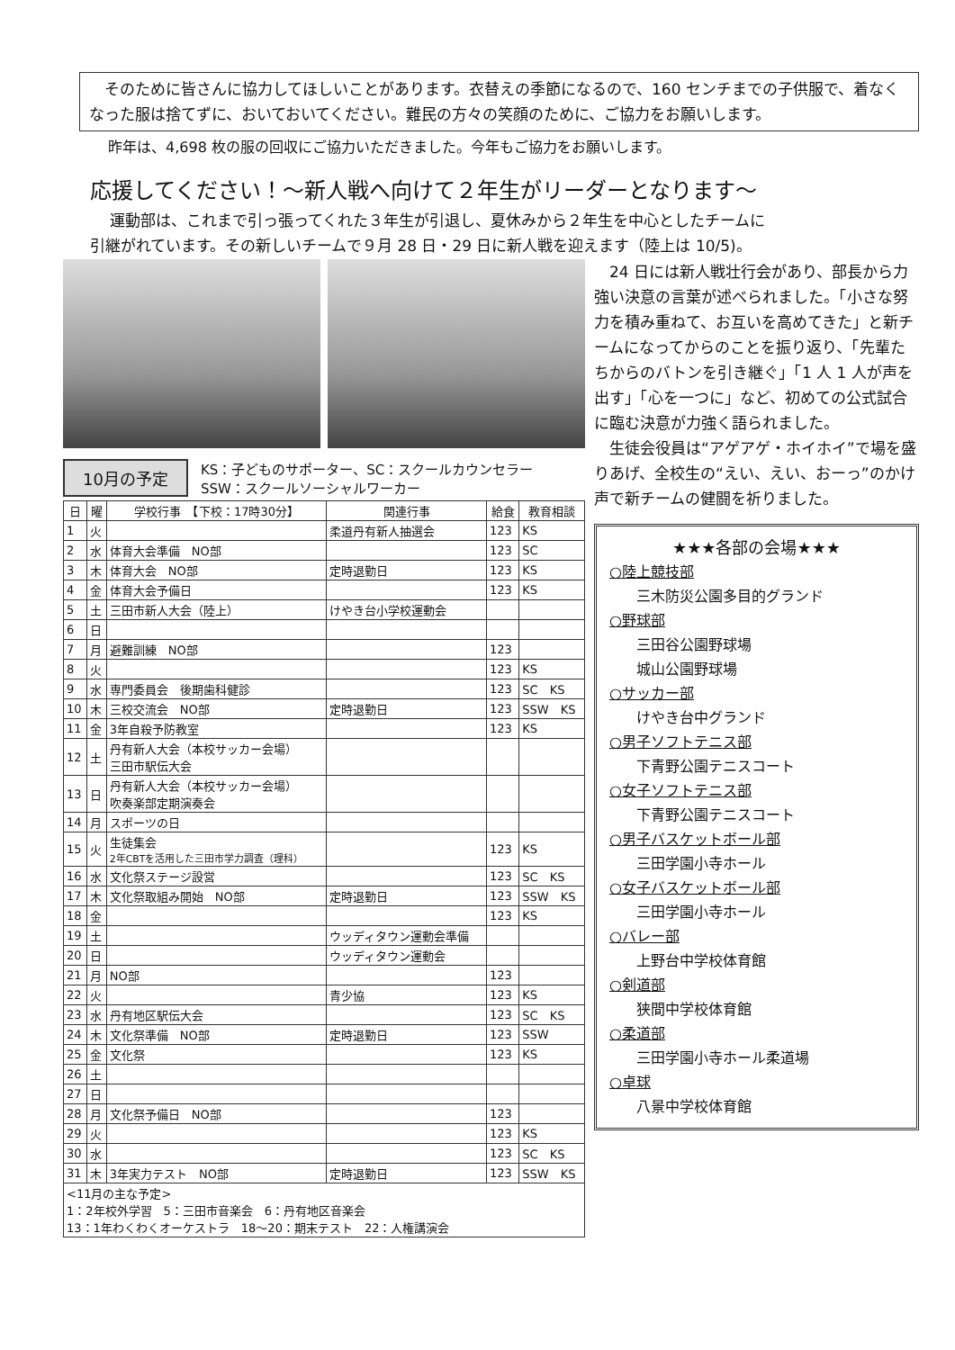そのために皆さんに協力してほしいことがあります。衣替えの季節になるので、160 センチまでの子供服で、着なくなった服は捨てずに、おいておいてください。難民の方々の笑顔のために、ご協力をお願いします。
昨年は、4,698 枚の服の回収にご協力いただきました。今年もご協力をお願いします。
応援してください！～新人戦へ向けて２年生がリーダーとなります～
運動部は、これまで引っ張ってくれた３年生が引退し、夏休みから２年生を中心としたチームに
引継がれています。その新しいチームで９月 28 日・29 日に新人戦を迎えます（陸上は 10/5)。
10月の予定
KS：子どものサポーター、SC：スクールカウンセラー
SSW：スクールソーシャルワーカー
| 日 | 曜 | 学校行事 【下校：17時30分】 | 関連行事 | 給食 | 教育相談 |
| --- | --- | --- | --- | --- | --- |
| 1 | 火 | | 柔道丹有新人抽選会 | 123 | KS |
| 2 | 水 | 体育大会準備 NO部 | | 123 | SC |
| 3 | 木 | 体育大会 NO部 | 定時退勤日 | 123 | KS |
| 4 | 金 | 体育大会予備日 | | 123 | KS |
| 5 | 土 | 三田市新人大会（陸上） | けやき台小学校運動会 | | |
| 6 | 日 | | | | |
| 7 | 月 | 避難訓練 NO部 | | 123 | |
| 8 | 火 | | | 123 | KS |
| 9 | 水 | 専門委員会 後期歯科健診 | | 123 | SC KS |
| 10 | 木 | 三校交流会 NO部 | 定時退勤日 | 123 | SSW KS |
| 11 | 金 | 3年自殺予防教室 | | 123 | KS |
| 12 | 土 | 丹有新人大会（本校サッカー会場） 三田市駅伝大会 | | | |
| 13 | 日 | 丹有新人大会（本校サッカー会場） 吹奏楽部定期演奏会 | | | |
| 14 | 月 | スポーツの日 | | | |
| 15 | 火 | 生徒集会 2年CBTを活用した三田市学力調査（理科） | | 123 | KS |
| 16 | 水 | 文化祭ステージ設営 | | 123 | SC KS |
| 17 | 木 | 文化祭取組み開始 NO部 | 定時退勤日 | 123 | SSW KS |
| 18 | 金 | | | 123 | KS |
| 19 | 土 | | ウッディタウン運動会準備 | | |
| 20 | 日 | | ウッディタウン運動会 | | |
| 21 | 月 | NO部 | | 123 | |
| 22 | 火 | | 青少協 | 123 | KS |
| 23 | 水 | 丹有地区駅伝大会 | | 123 | SC KS |
| 24 | 木 | 文化祭準備 NO部 | 定時退勤日 | 123 | SSW |
| 25 | 金 | 文化祭 | | 123 | KS |
| 26 | 土 | | | | |
| 27 | 日 | | | | |
| 28 | 月 | 文化祭予備日 NO部 | | 123 | |
| 29 | 火 | | | 123 | KS |
| 30 | 水 | | | 123 | SC KS |
| 31 | 木 | 3年実力テスト NO部 | 定時退勤日 | 123 | SSW KS |
| <11月の主な予定> 1：2年校外学習 5：三田市音楽会 6：丹有地区音楽会 13：1年わくわくオーケストラ 18～20：期末テスト 22：人権講演会 | | | | | |
　24 日には新人戦壮行会があり、部長から力強い決意の言葉が述べられました。「小さな努力を積み重ねて、お互いを高めてきた」と新チームになってからのことを振り返り、「先輩たちからのバトンを引き継ぐ」「1 人 1 人が声を出す」「心を一つに」など、初めての公式試合に臨む決意が力強く語られました。
　生徒会役員は“アゲアゲ・ホイホイ”で場を盛りあげ、全校生の“えい、えい、おーっ”のかけ声で新チームの健闘を祈りました。
★★★各部の会場★★★
○陸上競技部
三木防災公園多目的グランド
○野球部
三田谷公園野球場
城山公園野球場
○サッカー部
けやき台中グランド
○男子ソフトテニス部
下青野公園テニスコート
○女子ソフトテニス部
下青野公園テニスコート
○男子バスケットボール部
三田学園小寺ホール
○女子バスケットボール部
三田学園小寺ホール
○バレー部
上野台中学校体育館
○剣道部
狭間中学校体育館
○柔道部
三田学園小寺ホール柔道場
○卓球
八景中学校体育館